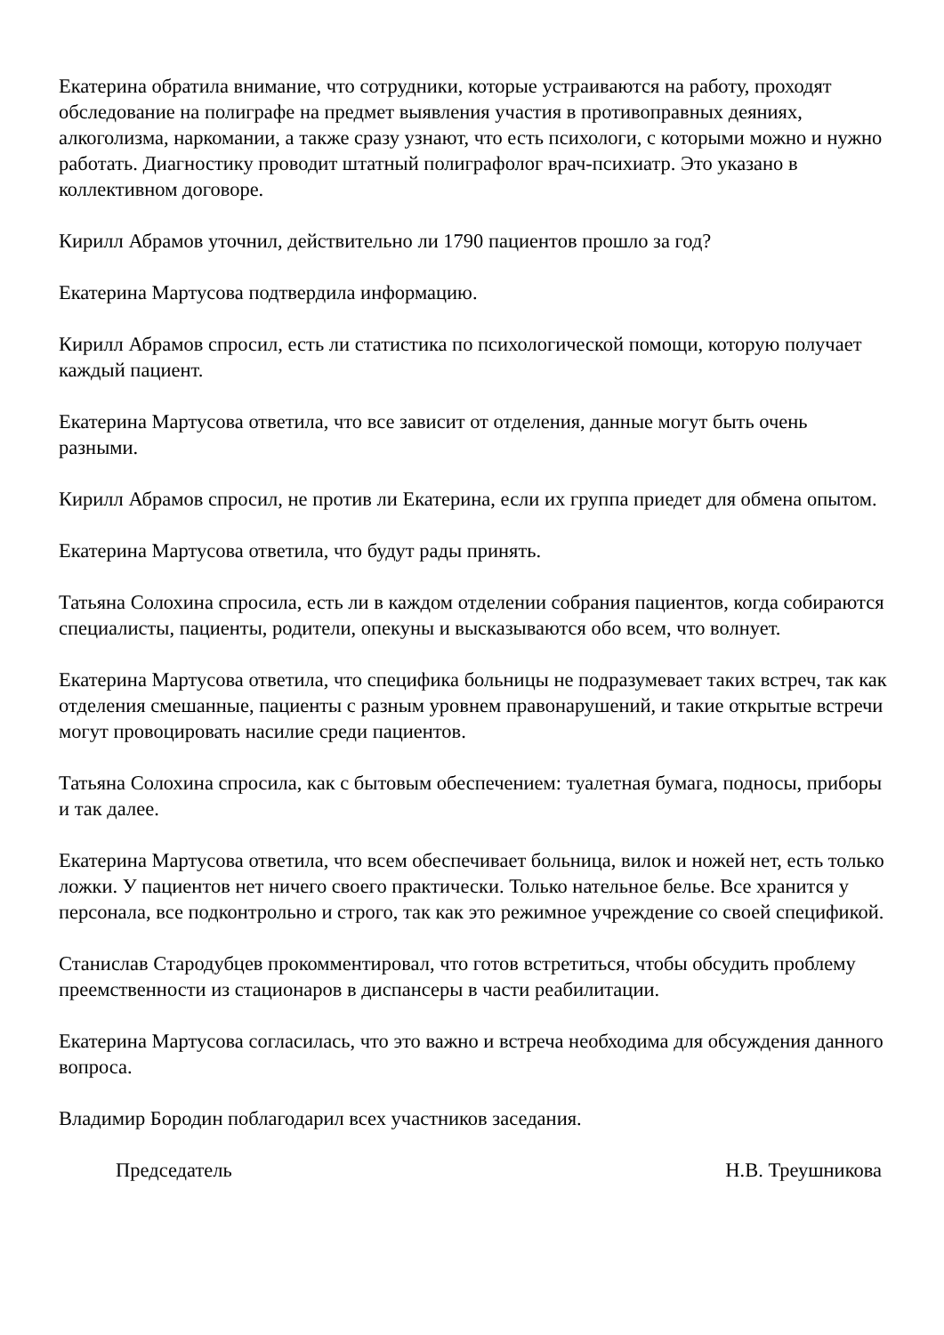Екатерина обратила внимание, что сотрудники, которые устраиваются на работу, проходят обследование на полиграфе на предмет выявления участия в противоправных деяниях, алкоголизма, наркомании, а также сразу узнают, что есть психологи, с которыми можно и нужно работать. Диагностику проводит штатный полиграфолог врач-психиатр. Это указано в коллективном договоре.
Кирилл Абрамов уточнил, действительно ли 1790 пациентов прошло за год?
Екатерина Мартусова подтвердила информацию.
Кирилл Абрамов спросил, есть ли статистика по психологической помощи, которую получает каждый пациент.
Екатерина Мартусова ответила, что все зависит от отделения, данные могут быть очень разными.
Кирилл Абрамов спросил, не против ли Екатерина, если их группа приедет для обмена опытом.
Екатерина Мартусова ответила, что будут рады принять.
Татьяна Солохина спросила, есть ли в каждом отделении собрания пациентов, когда собираются специалисты, пациенты, родители, опекуны и высказываются обо всем, что волнует.
Екатерина Мартусова ответила, что специфика больницы не подразумевает таких встреч, так как отделения смешанные, пациенты с разным уровнем правонарушений, и такие открытые встречи могут провоцировать насилие среди пациентов.
Татьяна Солохина спросила, как с бытовым обеспечением: туалетная бумага, подносы, приборы и так далее.
Екатерина Мартусова ответила, что всем обеспечивает больница, вилок и ножей нет, есть только ложки. У пациентов нет ничего своего практически. Только нательное белье. Все хранится у персонала, все подконтрольно и строго, так как это режимное учреждение со своей спецификой.
Станислав Стародубцев прокомментировал, что готов встретиться, чтобы обсудить проблему преемственности из стационаров в диспансеры в части реабилитации.
Екатерина Мартусова согласилась, что это важно и встреча необходима для обсуждения данного вопроса.
Владимир Бородин поблагодарил всех участников заседания.
Председатель Н.В. Треушникова